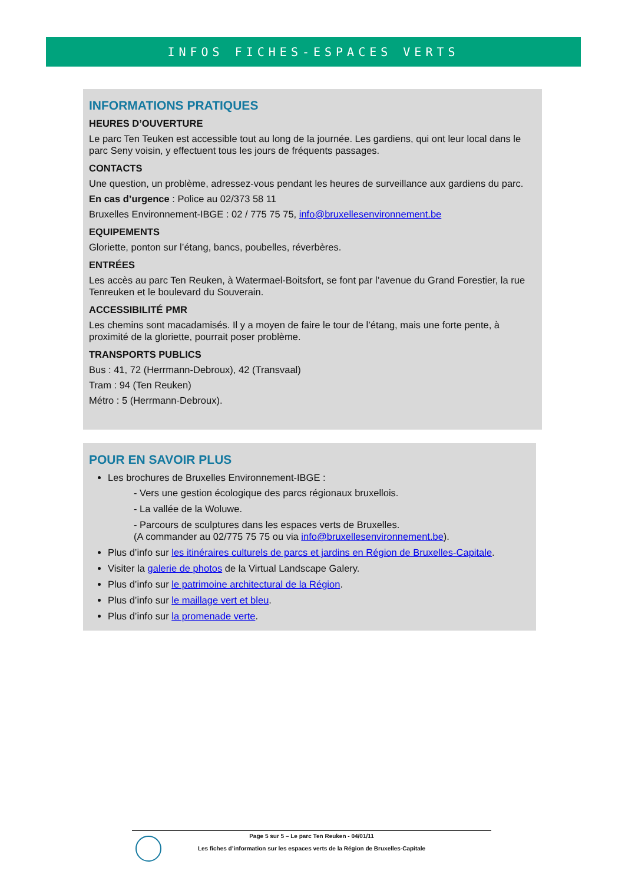INFOS FICHES-ESPACES VERTS
INFORMATIONS PRATIQUES
HEURES D’OUVERTURE
Le parc Ten Teuken est accessible tout au long de la journée. Les gardiens, qui ont leur local dans le parc Seny voisin, y effectuent tous les jours de fréquents passages.
CONTACTS
Une question, un problème, adressez-vous pendant les heures de surveillance aux gardiens du parc.
En cas d’urgence : Police au 02/373 58 11
Bruxelles Environnement-IBGE : 02 / 775 75 75, info@bruxellesenvironnement.be
EQUIPEMENTS
Gloriette, ponton sur l’étang, bancs, poubelles, réverbères.
ENTRÉES
Les accès au parc Ten Reuken, à Watermael-Boitsfort, se font par l’avenue du Grand Forestier, la rue Tenreuken et le boulevard du Souverain.
ACCESSIBILITÉ PMR
Les chemins sont macadamisés. Il y a moyen de faire le tour de l’étang, mais une forte pente, à proximité de la gloriette, pourrait poser problème.
TRANSPORTS PUBLICS
Bus : 41, 72 (Herrmann-Debroux), 42 (Transvaal)
Tram : 94 (Ten Reuken)
Métro : 5 (Herrmann-Debroux).
POUR EN SAVOIR PLUS
Les brochures de Bruxelles Environnement-IBGE :
- Vers une gestion écologique des parcs régionaux bruxellois.
- La vallée de la Woluwe.
- Parcours de sculptures dans les espaces verts de Bruxelles.
(A commander au 02/775 75 75 ou via info@bruxellesenvironnement.be).
Plus d’info sur les itinéraires culturels de parcs et jardins en Région de Bruxelles-Capitale.
Visiter la galerie de photos de la Virtual Landscape Galery.
Plus d’info sur le patrimoine architectural de la Région.
Plus d’info sur le maillage vert et bleu.
Plus d’info sur la promenade verte.
Page 5 sur 5 – Le parc Ten Reuken - 04/01/11
Les fiches d’information sur les espaces verts de la Région de Bruxelles-Capitale